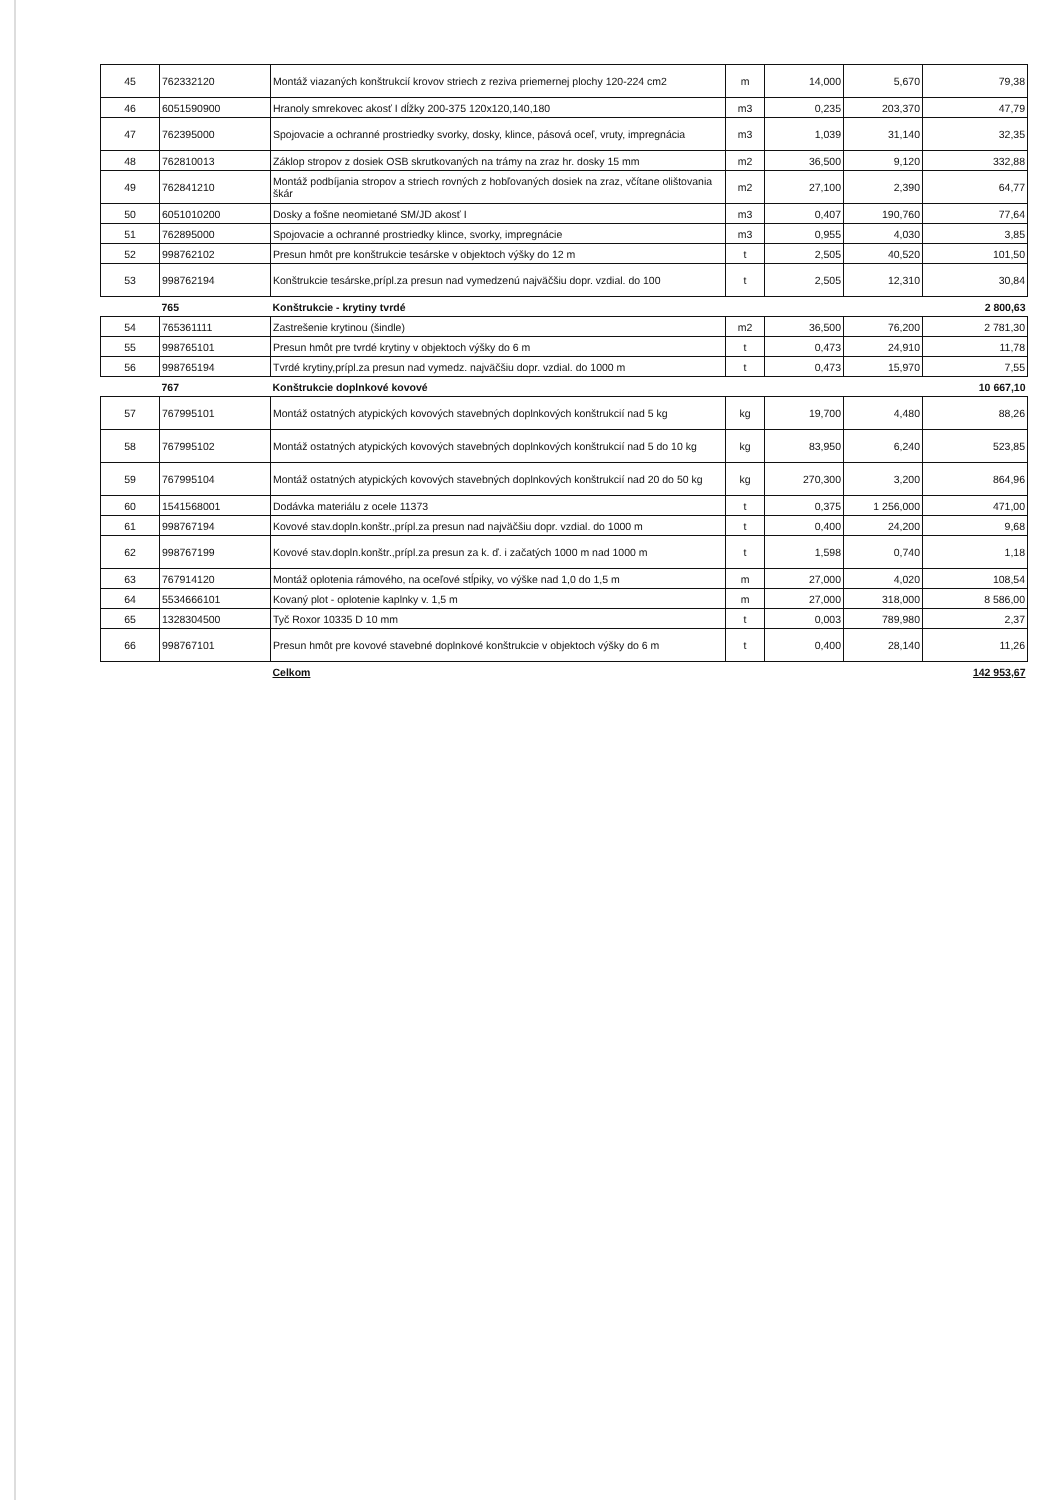| 45 | 762332120 | Montáž viazaných konštrukcií krovov striech z reziva priemernej plochy 120-224 cm2 | m | 14,000 | 5,670 | 79,38 |
| 46 | 6051590900 | Hranoly smrekovec akosť I dĺžky 200-375 120x120,140,180 | m3 | 0,235 | 203,370 | 47,79 |
| 47 | 762395000 | Spojovacie a ochranné prostriedky svorky, dosky, klince, pásová oceľ, vruty, impregnácia | m3 | 1,039 | 31,140 | 32,35 |
| 48 | 762810013 | Záklop stropov z dosiek OSB skrutkovaných na trámy na zraz hr. dosky 15 mm | m2 | 36,500 | 9,120 | 332,88 |
| 49 | 762841210 | Montáž podbíjania stropov a striech rovných z hobľovaných dosiek na zraz, včítane olištovania škár | m2 | 27,100 | 2,390 | 64,77 |
| 50 | 6051010200 | Dosky a fošne neomietané SM/JD akosť I | m3 | 0,407 | 190,760 | 77,64 |
| 51 | 762895000 | Spojovacie a ochranné prostriedky klince, svorky, impregnácie | m3 | 0,955 | 4,030 | 3,85 |
| 52 | 998762102 | Presun hmôt pre konštrukcie tesárske v objektoch výšky do 12 m | t | 2,505 | 40,520 | 101,50 |
| 53 | 998762194 | Konštrukcie tesárske,prípl.za presun nad vymedzenú najväčšiu dopr. vzdial. do 100 | t | 2,505 | 12,310 | 30,84 |
| | 765 | Konštrukcie - krytiny tvrdé | | | | 2 800,63 |
| 54 | 765361111 | Zastrešenie krytinou (šindle) | m2 | 36,500 | 76,200 | 2 781,30 |
| 55 | 998765101 | Presun hmôt pre tvrdé krytiny v objektoch výšky do 6 m | t | 0,473 | 24,910 | 11,78 |
| 56 | 998765194 | Tvrdé krytiny,prípl.za presun nad vymedz. najväčšiu dopr. vzdial. do 1000 m | t | 0,473 | 15,970 | 7,55 |
| | 767 | Konštrukcie doplnkové kovové | | | | 10 667,10 |
| 57 | 767995101 | Montáž ostatných atypických kovových stavebných doplnkových konštrukcií nad 5 kg | kg | 19,700 | 4,480 | 88,26 |
| 58 | 767995102 | Montáž ostatných atypických kovových stavebných doplnkových konštrukcií nad 5 do 10 kg | kg | 83,950 | 6,240 | 523,85 |
| 59 | 767995104 | Montáž ostatných atypických kovových stavebných doplnkových konštrukcií nad 20 do 50 kg | kg | 270,300 | 3,200 | 864,96 |
| 60 | 1541568001 | Dodávka materiálu z ocele 11373 | t | 0,375 | 1 256,000 | 471,00 |
| 61 | 998767194 | Kovové stav.dopln.konštr.,prípl.za presun nad najväčšiu dopr. vzdial. do 1000 m | t | 0,400 | 24,200 | 9,68 |
| 62 | 998767199 | Kovové stav.dopln.konštr.,prípl.za presun za k. ď. i začatých 1000 m nad 1000 m | t | 1,598 | 0,740 | 1,18 |
| 63 | 767914120 | Montáž oplotenia rámového, na oceľové stĺpiky, vo výške nad 1,0 do 1,5 m | m | 27,000 | 4,020 | 108,54 |
| 64 | 5534666101 | Kovaný plot - oplotenie kaplnky v. 1,5 m | m | 27,000 | 318,000 | 8 586,00 |
| 65 | 1328304500 | Tyč Roxor 10335 D 10 mm | t | 0,003 | 789,980 | 2,37 |
| 66 | 998767101 | Presun hmôt pre kovové stavebné doplnkové konštrukcie v objektoch výšky do 6 m | t | 0,400 | 28,140 | 11,26 |
| | | Celkom | | | | 142 953,67 |